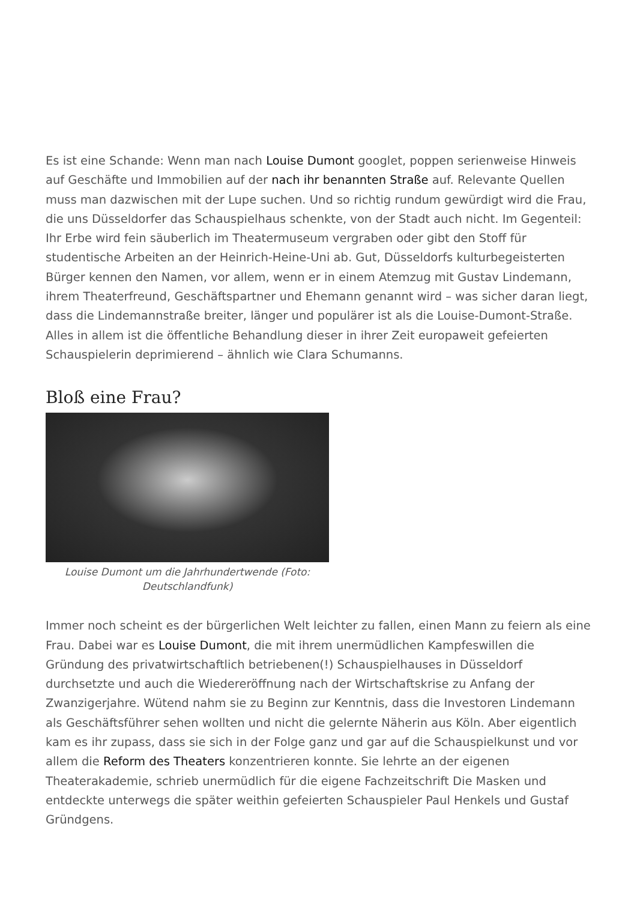Es ist eine Schande: Wenn man nach Louise Dumont googlet, poppen serienweise Hinweis auf Geschäfte und Immobilien auf der nach ihr benannten Straße auf. Relevante Quellen muss man dazwischen mit der Lupe suchen. Und so richtig rundum gewürdigt wird die Frau, die uns Düsseldorfer das Schauspielhaus schenkte, von der Stadt auch nicht. Im Gegenteil: Ihr Erbe wird fein säuberlich im Theatermuseum vergraben oder gibt den Stoff für studentische Arbeiten an der Heinrich-Heine-Uni ab. Gut, Düsseldorfs kulturbegeisterten Bürger kennen den Namen, vor allem, wenn er in einem Atemzug mit Gustav Lindemann, ihrem Theaterfreund, Geschäftspartner und Ehemann genannt wird – was sicher daran liegt, dass die Lindemannstraße breiter, länger und populärer ist als die Louise-Dumont-Straße. Alles in allem ist die öffentliche Behandlung dieser in ihrer Zeit europaweit gefeierten Schauspielerin deprimierend – ähnlich wie Clara Schumanns.
Bloß eine Frau?
Louise Dumont um die Jahrhundertwende (Foto: Deutschlandfunk)
Immer noch scheint es der bürgerlichen Welt leichter zu fallen, einen Mann zu feiern als eine Frau. Dabei war es Louise Dumont, die mit ihrem unermüdlichen Kampfeswillen die Gründung des privatwirtschaftlich betriebenen(!) Schauspielhauses in Düsseldorf durchsetzte und auch die Wiedereröffnung nach der Wirtschaftskrise zu Anfang der Zwanzigerjahre. Wütend nahm sie zu Beginn zur Kenntnis, dass die Investoren Lindemann als Geschäftsführer sehen wollten und nicht die gelernte Näherin aus Köln. Aber eigentlich kam es ihr zupass, dass sie sich in der Folge ganz und gar auf die Schauspielkunst und vor allem die Reform des Theaters konzentrieren konnte. Sie lehrte an der eigenen Theaterakademie, schrieb unermüdlich für die eigene Fachzeitschrift Die Masken und entdeckte unterwegs die später weithin gefeierten Schauspieler Paul Henkels und Gustaf Gründgens.